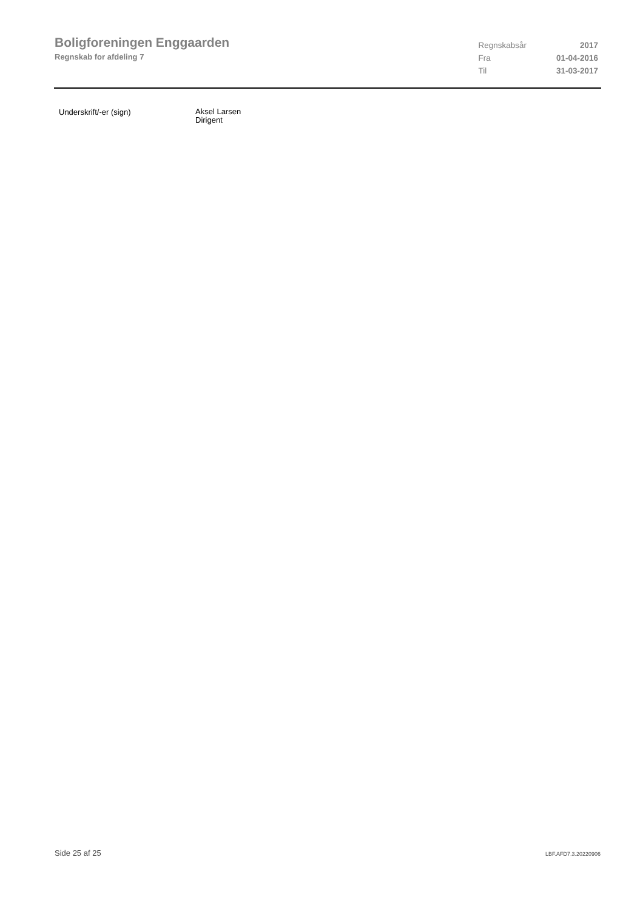Boligforeningen Enggaarden
Regnskab for afdeling 7
| Regnskabsår | 2017 |
| Fra | 01-04-2016 |
| Til | 31-03-2017 |
Underskrift/-er (sign)
Aksel Larsen
Dirigent
Side 25 af 25 LBF.AFD7.3.20220906